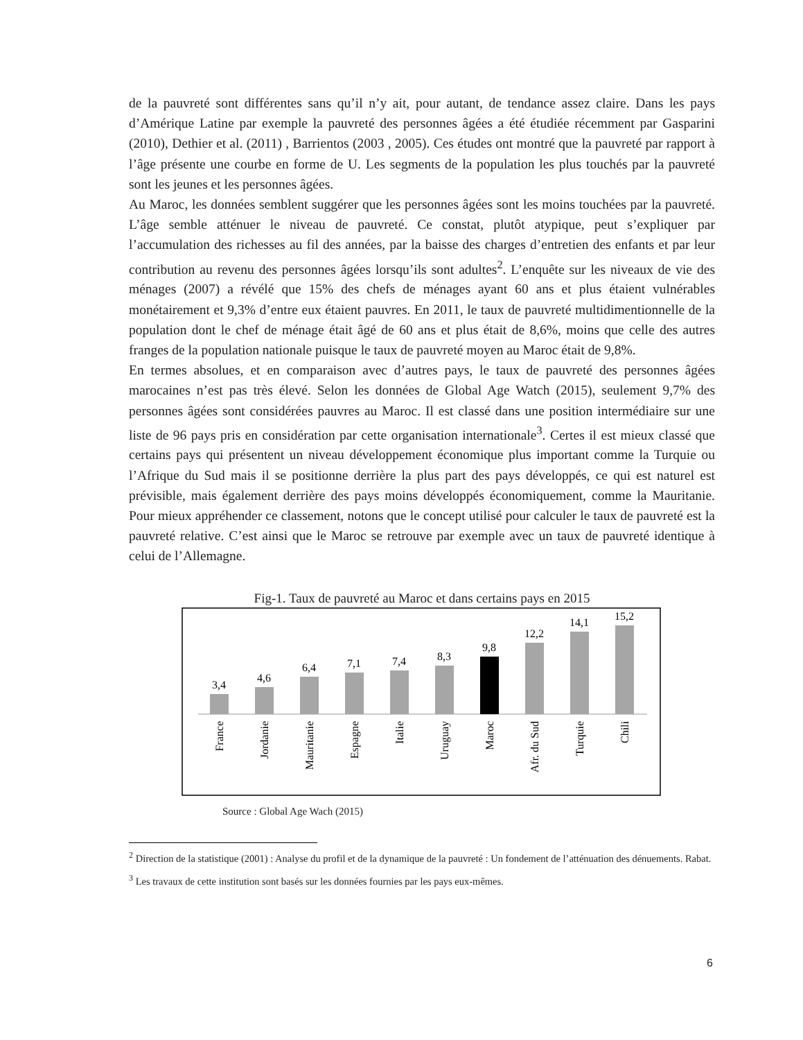de la pauvreté sont différentes sans qu’il n’y ait, pour autant, de tendance assez claire. Dans les pays d’Amérique Latine par exemple la pauvreté des personnes âgées a été étudiée récemment par Gasparini (2010), Dethier et al. (2011) , Barrientos (2003 , 2005). Ces études ont montré que la pauvreté par rapport à l’âge présente une courbe en forme de U. Les segments de la population les plus touchés par la pauvreté sont les jeunes et les personnes âgées.
Au Maroc, les données semblent suggérer que les personnes âgées sont les moins touchées par la pauvreté. L’âge semble atténuer le niveau de pauvreté. Ce constat, plutôt atypique, peut s’expliquer par l’accumulation des richesses au fil des années, par la baisse des charges d’entretien des enfants et par leur contribution au revenu des personnes âgées lorsqu’ils sont adultes<sup>2</sup>. L’enquête sur les niveaux de vie des ménages (2007) a révélé que 15% des chefs de ménages ayant 60 ans et plus étaient vulnérables monétairement et 9,3% d’entre eux étaient pauvres. En 2011, le taux de pauvreté multidimentionnelle de la population dont le chef de ménage était âgé de 60 ans et plus était de 8,6%, moins que celle des autres franges de la population nationale puisque le taux de pauvreté moyen au Maroc était de 9,8%.
En termes absolues, et en comparaison avec d’autres pays, le taux de pauvreté des personnes âgées marocaines n’est pas très élevé. Selon les données de Global Age Watch (2015), seulement 9,7% des personnes âgées sont considérées pauvres au Maroc. Il est classé dans une position intermédiaire sur une liste de 96 pays pris en considération par cette organisation internationale<sup>3</sup>. Certes il est mieux classé que certains pays qui présentent un niveau développement économique plus important comme la Turquie ou l’Afrique du Sud mais il se positionne derrière la plus part des pays développés, ce qui est naturel est prévisible, mais également derrière des pays moins développés économiquement, comme la Mauritanie. Pour mieux appréhender ce classement, notons que le concept utilisé pour calculer le taux de pauvreté est la pauvreté relative. C’est ainsi que le Maroc se retrouve par exemple avec un taux de pauvreté identique à celui de l’Allemagne.
Fig-1. Taux de pauvreté au Maroc et dans certains pays en 2015
3,4
4,6
6,4
7,1
7,4
8,3
9,8
12,2
14,1
15,2
France
Jordanie
Mauritanie
Espagne
Italie
Uruguay
Maroc
Afr. du Sud
Turquie
Chili
Source : Global Age Wach (2015)
<sup>2</sup> Direction de la statistique (2001) : Analyse du profil et de la dynamique de la pauvreté : Un fondement de l’atténuation des dénuements. Rabat.
<sup>3</sup> Les travaux de cette institution sont basés sur les données fournies par les pays eux-mêmes.
6